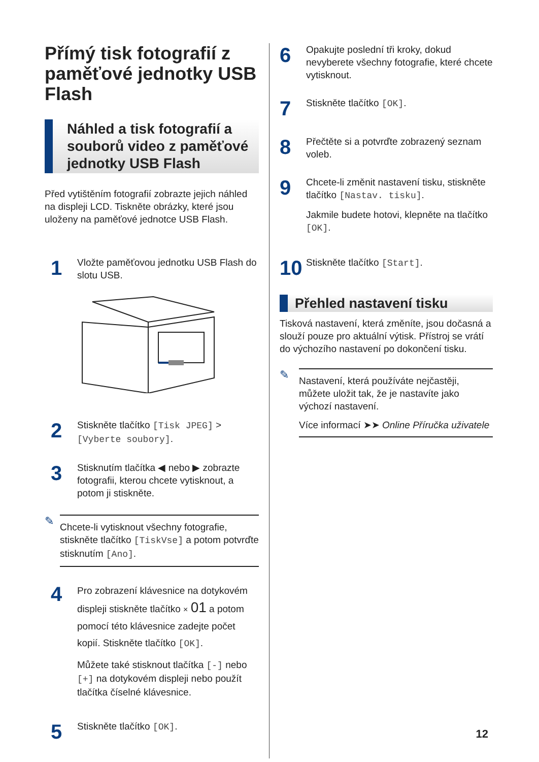Přímý tisk fotografií z paměťové jednotky USB Flash
Náhled a tisk fotografií a souborů video z paměťové jednotky USB Flash
Před vytištěním fotografií zobrazte jejich náhled na displeji LCD. Tiskněte obrázky, které jsou uloženy na paměťové jednotce USB Flash.
1
Vložte paměťovou jednotku USB Flash do slotu USB.
2
Stiskněte tlačítko [Tisk JPEG] > [Vyberte soubory].
3
Stisknutím tlačítka ◀ nebo ▶ zobrazte fotografii, kterou chcete vytisknout, a potom ji stiskněte.
✎
Chcete-li vytisknout všechny fotografie, stiskněte tlačítko [TiskVse] a potom potvrďte stisknutím [Ano].
4
Pro zobrazení klávesnice na dotykovém displeji stiskněte tlačítko × 01 a potom pomocí této klávesnice zadejte počet kopií. Stiskněte tlačítko [OK].
Můžete také stisknout tlačítka [-] nebo [+] na dotykovém displeji nebo použít tlačítka číselné klávesnice.
5
Stiskněte tlačítko [OK].
6
Opakujte poslední tři kroky, dokud nevyberete všechny fotografie, které chcete vytisknout.
7
Stiskněte tlačítko [OK].
8
Přečtěte si a potvrďte zobrazený seznam voleb.
9
Chcete-li změnit nastavení tisku, stiskněte tlačítko [Nastav. tisku].
Jakmile budete hotovi, klepněte na tlačítko [OK].
10
Stiskněte tlačítko [Start].
Přehled nastavení tisku
Tisková nastavení, která změníte, jsou dočasná a slouží pouze pro aktuální výtisk. Přístroj se vrátí do výchozího nastavení po dokončení tisku.
✎
Nastavení, která používáte nejčastěji, můžete uložit tak, že je nastavíte jako výchozí nastavení.
Více informací ➤➤ Online Příručka uživatele
12